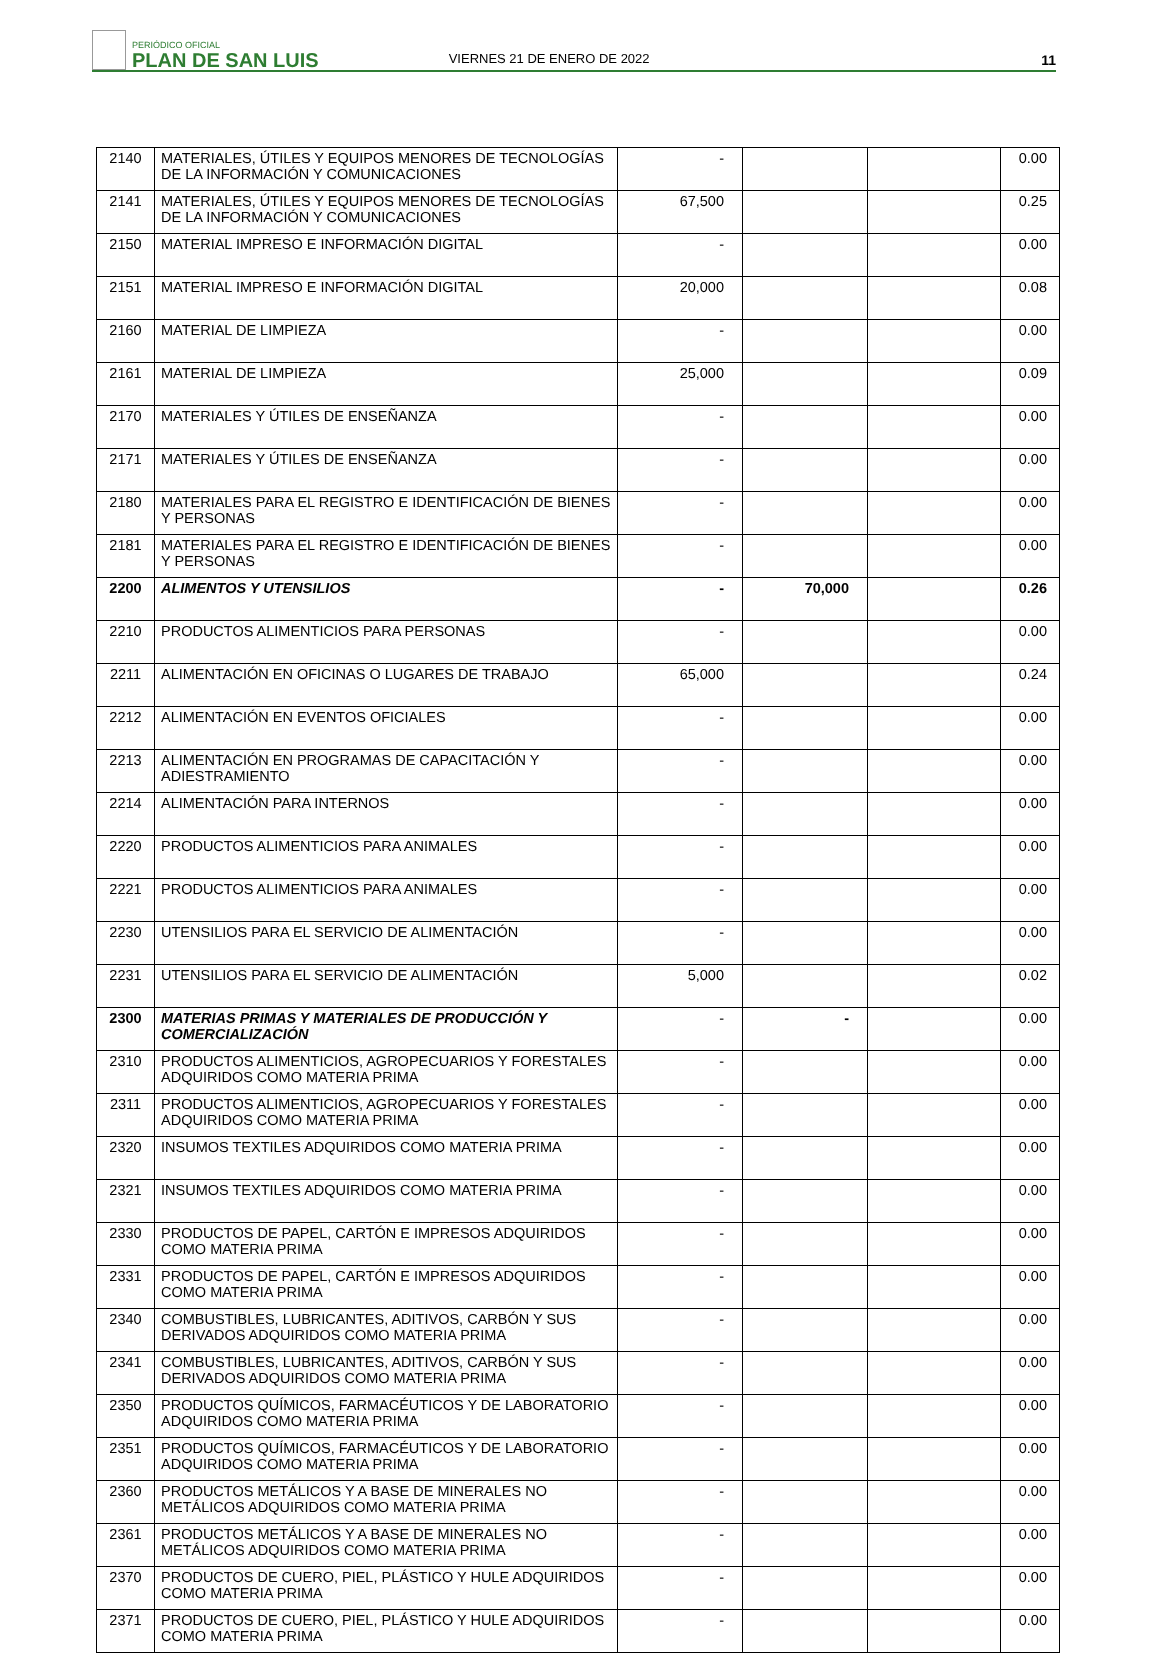PERIÓDICO OFICIAL
PLAN DE SAN LUIS
VIERNES 21 DE ENERO DE 2022
11
| 2140 | MATERIALES, ÚTILES Y EQUIPOS MENORES DE TECNOLOGÍAS DE LA INFORMACIÓN Y COMUNICACIONES | - | | | 0.00 |
| 2141 | MATERIALES, ÚTILES Y EQUIPOS MENORES DE TECNOLOGÍAS DE LA INFORMACIÓN Y COMUNICACIONES | 67,500 | | | 0.25 |
| 2150 | MATERIAL IMPRESO E INFORMACIÓN DIGITAL | - | | | 0.00 |
| 2151 | MATERIAL IMPRESO E INFORMACIÓN DIGITAL | 20,000 | | | 0.08 |
| 2160 | MATERIAL DE LIMPIEZA | - | | | 0.00 |
| 2161 | MATERIAL DE LIMPIEZA | 25,000 | | | 0.09 |
| 2170 | MATERIALES Y ÚTILES DE ENSEÑANZA | - | | | 0.00 |
| 2171 | MATERIALES Y ÚTILES DE ENSEÑANZA | - | | | 0.00 |
| 2180 | MATERIALES PARA EL REGISTRO E IDENTIFICACIÓN DE BIENES Y PERSONAS | - | | | 0.00 |
| 2181 | MATERIALES PARA EL REGISTRO E IDENTIFICACIÓN DE BIENES Y PERSONAS | - | | | 0.00 |
| 2200 | ALIMENTOS Y UTENSILIOS | - | 70,000 | | 0.26 |
| 2210 | PRODUCTOS ALIMENTICIOS PARA PERSONAS | - | | | 0.00 |
| 2211 | ALIMENTACIÓN EN OFICINAS O LUGARES DE TRABAJO | 65,000 | | | 0.24 |
| 2212 | ALIMENTACIÓN EN EVENTOS OFICIALES | - | | | 0.00 |
| 2213 | ALIMENTACIÓN EN PROGRAMAS DE CAPACITACIÓN Y ADIESTRAMIENTO | - | | | 0.00 |
| 2214 | ALIMENTACIÓN PARA INTERNOS | - | | | 0.00 |
| 2220 | PRODUCTOS ALIMENTICIOS PARA ANIMALES | - | | | 0.00 |
| 2221 | PRODUCTOS ALIMENTICIOS PARA ANIMALES | - | | | 0.00 |
| 2230 | UTENSILIOS PARA EL SERVICIO DE ALIMENTACIÓN | - | | | 0.00 |
| 2231 | UTENSILIOS PARA EL SERVICIO DE ALIMENTACIÓN | 5,000 | | | 0.02 |
| 2300 | MATERIAS PRIMAS Y MATERIALES DE PRODUCCIÓN Y COMERCIALIZACIÓN | - | - | | 0.00 |
| 2310 | PRODUCTOS ALIMENTICIOS, AGROPECUARIOS Y FORESTALES ADQUIRIDOS COMO MATERIA PRIMA | - | | | 0.00 |
| 2311 | PRODUCTOS ALIMENTICIOS, AGROPECUARIOS Y FORESTALES ADQUIRIDOS COMO MATERIA PRIMA | - | | | 0.00 |
| 2320 | INSUMOS TEXTILES ADQUIRIDOS COMO MATERIA PRIMA | - | | | 0.00 |
| 2321 | INSUMOS TEXTILES ADQUIRIDOS COMO MATERIA PRIMA | - | | | 0.00 |
| 2330 | PRODUCTOS DE PAPEL, CARTÓN E IMPRESOS ADQUIRIDOS COMO MATERIA PRIMA | - | | | 0.00 |
| 2331 | PRODUCTOS DE PAPEL, CARTÓN E IMPRESOS ADQUIRIDOS COMO MATERIA PRIMA | - | | | 0.00 |
| 2340 | COMBUSTIBLES, LUBRICANTES, ADITIVOS, CARBÓN Y SUS DERIVADOS ADQUIRIDOS COMO MATERIA PRIMA | - | | | 0.00 |
| 2341 | COMBUSTIBLES, LUBRICANTES, ADITIVOS, CARBÓN Y SUS DERIVADOS ADQUIRIDOS COMO MATERIA PRIMA | - | | | 0.00 |
| 2350 | PRODUCTOS QUÍMICOS, FARMACÉUTICOS Y DE LABORATORIO ADQUIRIDOS COMO MATERIA PRIMA | - | | | 0.00 |
| 2351 | PRODUCTOS QUÍMICOS, FARMACÉUTICOS Y DE LABORATORIO ADQUIRIDOS COMO MATERIA PRIMA | - | | | 0.00 |
| 2360 | PRODUCTOS METÁLICOS Y A BASE DE MINERALES NO METÁLICOS ADQUIRIDOS COMO MATERIA PRIMA | - | | | 0.00 |
| 2361 | PRODUCTOS METÁLICOS Y A BASE DE MINERALES NO METÁLICOS ADQUIRIDOS COMO MATERIA PRIMA | - | | | 0.00 |
| 2370 | PRODUCTOS DE CUERO, PIEL, PLÁSTICO Y HULE ADQUIRIDOS COMO MATERIA PRIMA | - | | | 0.00 |
| 2371 | PRODUCTOS DE CUERO, PIEL, PLÁSTICO Y HULE ADQUIRIDOS COMO MATERIA PRIMA | - | | | 0.00 |